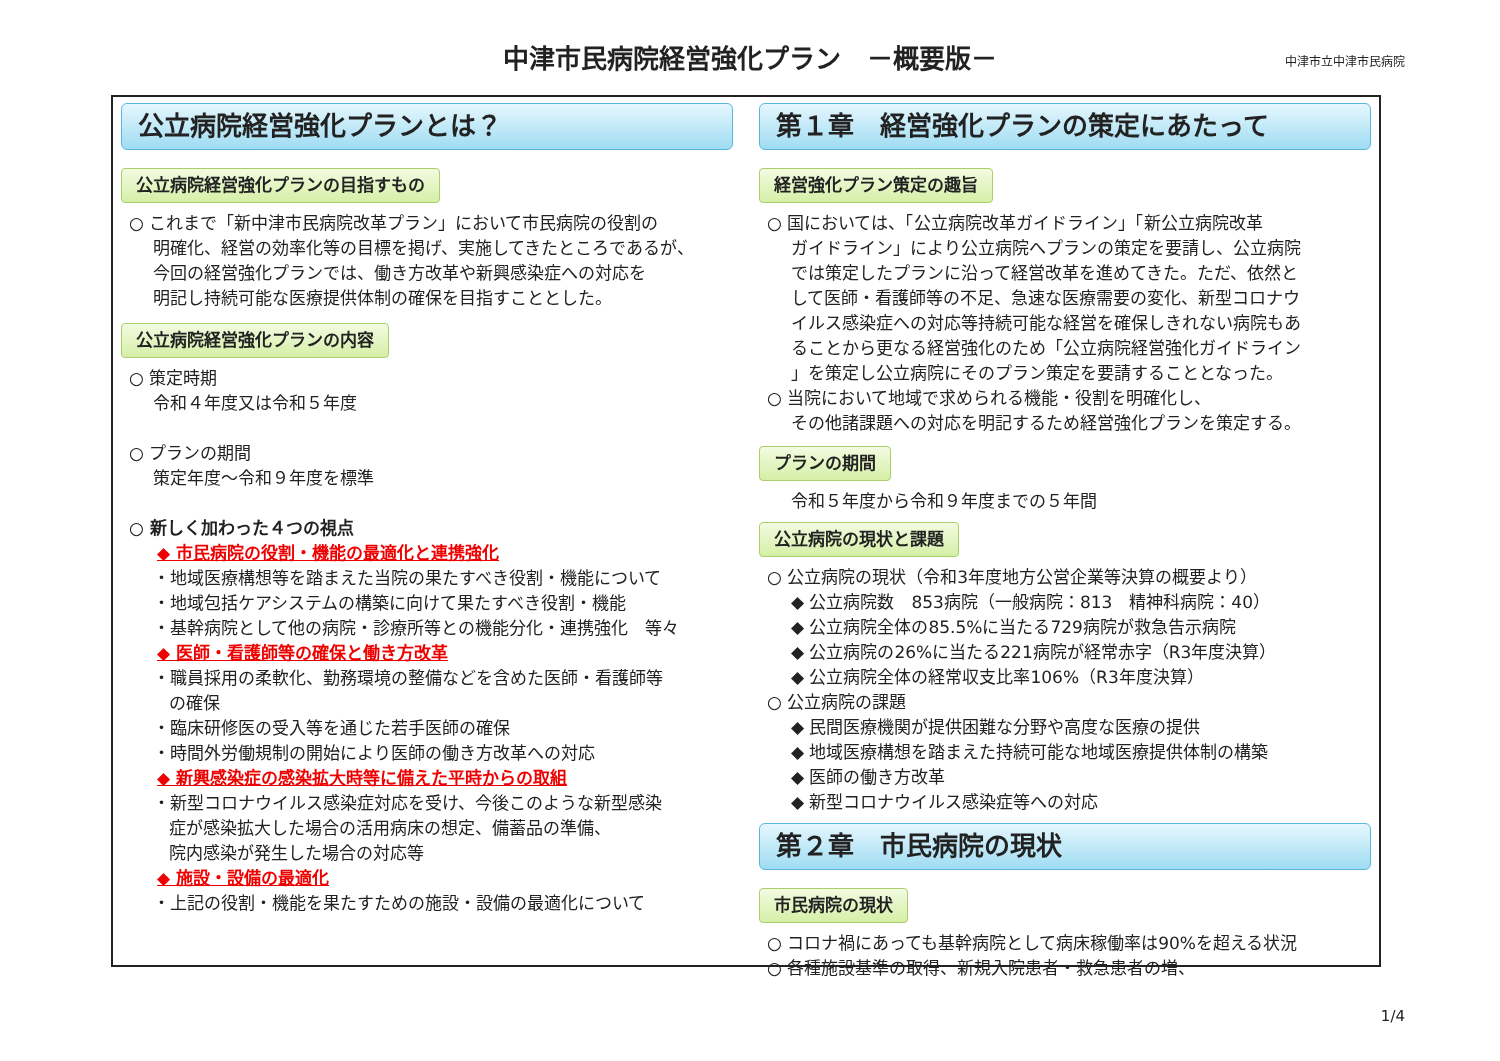中津市民病院経営強化プラン　－概要版－
中津市立中津市民病院
公立病院経営強化プランとは？
公立病院経営強化プランの目指すもの
○ これまで「新中津市民病院改革プラン」において市民病院の役割の
明確化、経営の効率化等の目標を掲げ、実施してきたところであるが、
今回の経営強化プランでは、働き方改革や新興感染症への対応を
明記し持続可能な医療提供体制の確保を目指すこととした。
公立病院経営強化プランの内容
○ 策定時期
令和４年度又は令和５年度
○ プランの期間
策定年度～令和９年度を標準
○ 新しく加わった４つの視点
◆ 市民病院の役割・機能の最適化と連携強化
・地域医療構想等を踏まえた当院の果たすべき役割・機能について
・地域包括ケアシステムの構築に向けて果たすべき役割・機能
・基幹病院として他の病院・診療所等との機能分化・連携強化　等々
◆ 医師・看護師等の確保と働き方改革
・職員採用の柔軟化、勤務環境の整備などを含めた医師・看護師等
の確保
・臨床研修医の受入等を通じた若手医師の確保
・時間外労働規制の開始により医師の働き方改革への対応
◆ 新興感染症の感染拡大時等に備えた平時からの取組
・新型コロナウイルス感染症対応を受け、今後このような新型感染
症が感染拡大した場合の活用病床の想定、備蓄品の準備、
院内感染が発生した場合の対応等
◆ 施設・設備の最適化
・上記の役割・機能を果たすための施設・設備の最適化について
第１章　経営強化プランの策定にあたって
経営強化プラン策定の趣旨
○ 国においては、「公立病院改革ガイドライン」「新公立病院改革
ガイドライン」により公立病院へプランの策定を要請し、公立病院
では策定したプランに沿って経営改革を進めてきた。ただ、依然と
して医師・看護師等の不足、急速な医療需要の変化、新型コロナウ
イルス感染症への対応等持続可能な経営を確保しきれない病院もあ
ることから更なる経営強化のため「公立病院経営強化ガイドライン
」を策定し公立病院にそのプラン策定を要請することとなった。
○ 当院において地域で求められる機能・役割を明確化し、
その他諸課題への対応を明記するため経営強化プランを策定する。
プランの期間
令和５年度から令和９年度までの５年間
公立病院の現状と課題
○ 公立病院の現状（令和3年度地方公営企業等決算の概要より）
◆ 公立病院数　853病院（一般病院：813　精神科病院：40）
◆ 公立病院全体の85.5%に当たる729病院が救急告示病院
◆ 公立病院の26%に当たる221病院が経常赤字（R3年度決算）
◆ 公立病院全体の経常収支比率106%（R3年度決算）
○ 公立病院の課題
◆ 民間医療機関が提供困難な分野や高度な医療の提供
◆ 地域医療構想を踏まえた持続可能な地域医療提供体制の構築
◆ 医師の働き方改革
◆ 新型コロナウイルス感染症等への対応
第２章　市民病院の現状
市民病院の現状
○ コロナ禍にあっても基幹病院として病床稼働率は90%を超える状況
○ 各種施設基準の取得、新規入院患者・救急患者の増、
1/4